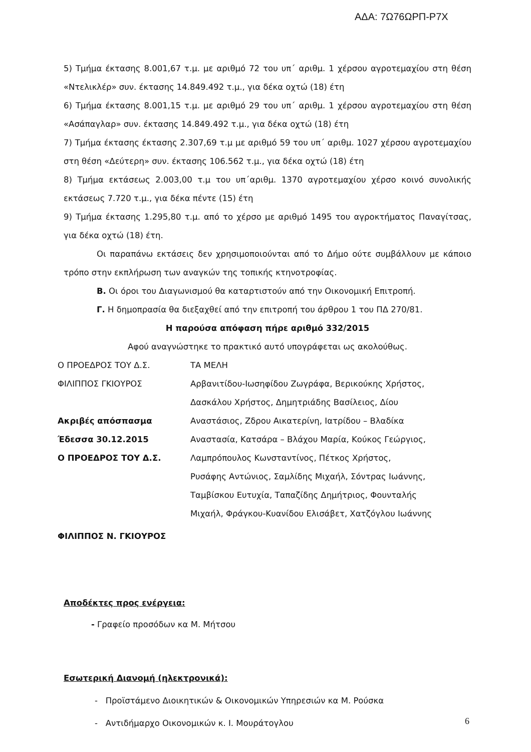ΑΔΑ: 7Ω76ΩΡΠ-Ρ7Χ
5) Τμήμα έκτασης 8.001,67 τ.μ. με αριθμό 72 του υπ΄ αριθμ. 1 χέρσου αγροτεμαχίου στη θέση «Ντελικλέρ» συν. έκτασης 14.849.492 τ.μ., για δέκα οχτώ (18) έτη
6) Τμήμα έκτασης 8.001,15 τ.μ. με αριθμό 29 του υπ΄ αριθμ. 1 χέρσου αγροτεμαχίου στη θέση «Ασάπαγλαρ» συν. έκτασης 14.849.492 τ.μ., για δέκα οχτώ (18) έτη
7) Τμήμα έκτασης έκτασης 2.307,69 τ.μ με αριθμό 59 του υπ΄ αριθμ. 1027 χέρσου αγροτεμαχίου στη θέση «Δεύτερη» συν. έκτασης 106.562 τ.μ., για δέκα οχτώ (18) έτη
8) Τμήμα εκτάσεως 2.003,00 τ.μ του υπ΄αριθμ. 1370 αγροτεμαχίου χέρσο κοινό συνολικής εκτάσεως 7.720 τ.μ., για δέκα πέντε (15) έτη
9) Τμήμα έκτασης 1.295,80 τ.μ. από το χέρσο με αριθμό 1495 του αγροκτήματος Παναγίτσας, για δέκα οχτώ (18) έτη.
Οι παραπάνω εκτάσεις δεν χρησιμοποιούνται από το Δήμο ούτε συμβάλλουν με κάποιο τρόπο στην εκπλήρωση των αναγκών της τοπικής κτηνοτροφίας.
Β. Οι όροι του Διαγωνισμού θα καταρτιστούν από την Οικονομική Επιτροπή.
Γ. Η δημοπρασία θα διεξαχθεί από την επιτροπή του άρθρου 1 του ΠΔ 270/81.
Η παρούσα απόφαση πήρε αριθμό 332/2015
Αφού αναγνώστηκε το πρακτικό αυτό υπογράφεται ως ακολούθως.
Ο ΠΡΟΕΔΡΟΣ ΤΟΥ Δ.Σ. ΤΑ ΜΕΛΗ
ΦΙΛΙΠΠΟΣ ΓΚΙΟΥΡΟΣ Αρβανιτίδου-Ιωσηφίδου Ζωγράφα, Βερικούκης Χρήστος,
Δασκάλου Χρήστος, Δημητριάδης Βασίλειος, Δίου
Ακριβές απόσπασμα
Έδεσσα 30.12.2015
Ο ΠΡΟΕΔΡΟΣ ΤΟΥ Δ.Σ.
Αναστάσιος, Ζδρου Αικατερίνη, Ιατρίδου – Βλαδίκα
Αναστασία, Κατσάρα – Βλάχου Μαρία, Κούκος Γεώργιος,
Λαμπρόπουλος Κωνσταντίνος, Πέτκος Χρήστος,
Ρυσάφης Αντώνιος, Σαμλίδης Μιχαήλ, Σόντρας Ιωάννης,
Ταμβίσκου Ευτυχία, Ταπαζίδης Δημήτριος, Φουνταλής
Μιχαήλ, Φράγκου-Κυανίδου Ελισάβετ, Χατζόγλου Ιωάννης
ΦΙΛΙΠΠΟΣ Ν. ΓΚΙΟΥΡΟΣ
Αποδέκτες προς ενέργεια:
- Γραφείο προσόδων κα Μ. Μήτσου
Εσωτερική Διανομή (ηλεκτρονικά):
- Προϊστάμενο Διοικητικών & Οικονομικών Υπηρεσιών κα Μ. Ρούσκα
- Αντιδήμαρχο Οικονομικών κ. Ι. Μουράτογλου
6